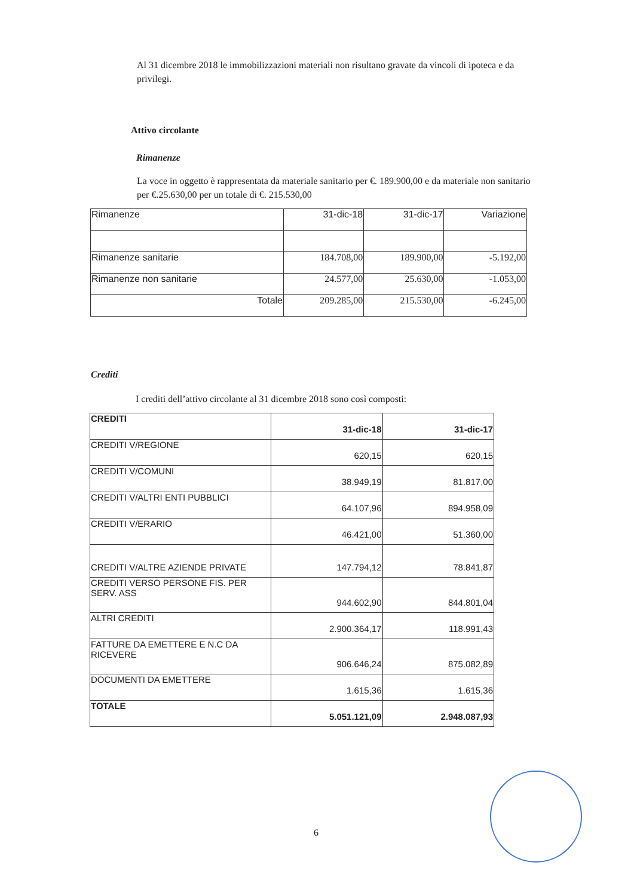Al 31 dicembre 2018 le immobilizzazioni materiali non risultano gravate da vincoli di ipoteca e da privilegi.
Attivo circolante
Rimanenze
La voce in oggetto è rappresentata da materiale sanitario per €. 189.900,00 e da materiale non sanitario per €.25.630,00 per un totale di €. 215.530,00
| Rimanenze | 31-dic-18 | 31-dic-17 | Variazione |
| Rimanenze sanitarie | 184.708,00 | 189.900,00 | -5.192,00 |
| Rimanenze non sanitarie | 24.577,00 | 25.630,00 | -1.053,00 |
| Totale | 209.285,00 | 215.530,00 | -6.245,00 |
Crediti
I crediti dell’attivo circolante al 31 dicembre 2018 sono così composti:
| CREDITI | 31-dic-18 | 31-dic-17 |
| CREDITI V/REGIONE | 620,15 | 620,15 |
| CREDITI V/COMUNI | 38.949,19 | 81.817,00 |
| CREDITI V/ALTRI ENTI PUBBLICI | 64.107,96 | 894.958,09 |
| CREDITI V/ERARIO | 46.421,00 | 51.360,00 |
| CREDITI V/ALTRE AZIENDE PRIVATE | 147.794,12 | 78.841,87 |
| CREDITI VERSO PERSONE FIS. PER SERV. ASS | 944.602,90 | 844.801,04 |
| ALTRI CREDITI | 2.900.364,17 | 118.991,43 |
| FATTURE DA EMETTERE E N.C DA RICEVERE | 906.646,24 | 875.082,89 |
| DOCUMENTI DA EMETTERE | 1.615,36 | 1.615,36 |
| TOTALE | 5.051.121,09 | 2.948.087,93 |
6